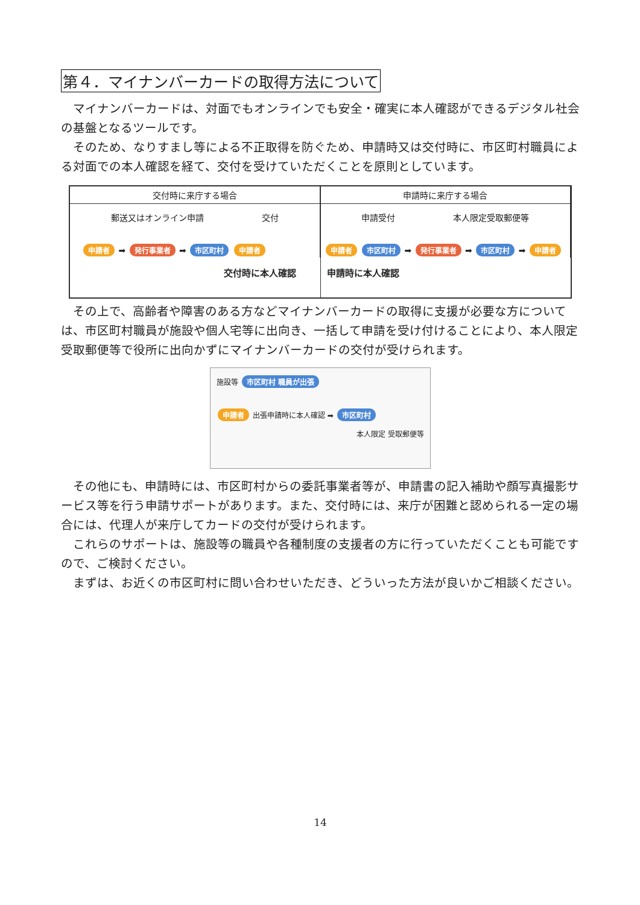第４．マイナンバーカードの取得方法について
マイナンバーカードは、対面でもオンラインでも安全・確実に本人確認ができるデジタル社会の基盤となるツールです。
そのため、なりすまし等による不正取得を防ぐため、申請時又は交付時に、市区町村職員による対面での本人確認を経て、交付を受けていただくことを原則としています。
交付時に来庁する場合
郵送又はオンライン申請 交付
申請者 ➡ 発行事業者 ➡ 市区町村 申請者
交付時に本人確認
申請時に来庁する場合
申請受付 本人限定受取郵便等
申請者 市区町村 ➡ 発行事業者 ➡ 市区町村 ➡ 申請者
申請時に本人確認
その上で、高齢者や障害のある方などマイナンバーカードの取得に支援が必要な方については、市区町村職員が施設や個人宅等に出向き、一括して申請を受け付けることにより、本人限定受取郵便等で役所に出向かずにマイナンバーカードの交付が受けられます。
施設等 市区町村 職員が出張
申請者 出張申請時に本人確認 ➡ 市区町村
本人限定 受取郵便等
その他にも、申請時には、市区町村からの委託事業者等が、申請書の記入補助や顔写真撮影サービス等を行う申請サポートがあります。また、交付時には、来庁が困難と認められる一定の場合には、代理人が来庁してカードの交付が受けられます。
これらのサポートは、施設等の職員や各種制度の支援者の方に行っていただくことも可能ですので、ご検討ください。
まずは、お近くの市区町村に問い合わせいただき、どういった方法が良いかご相談ください。
14